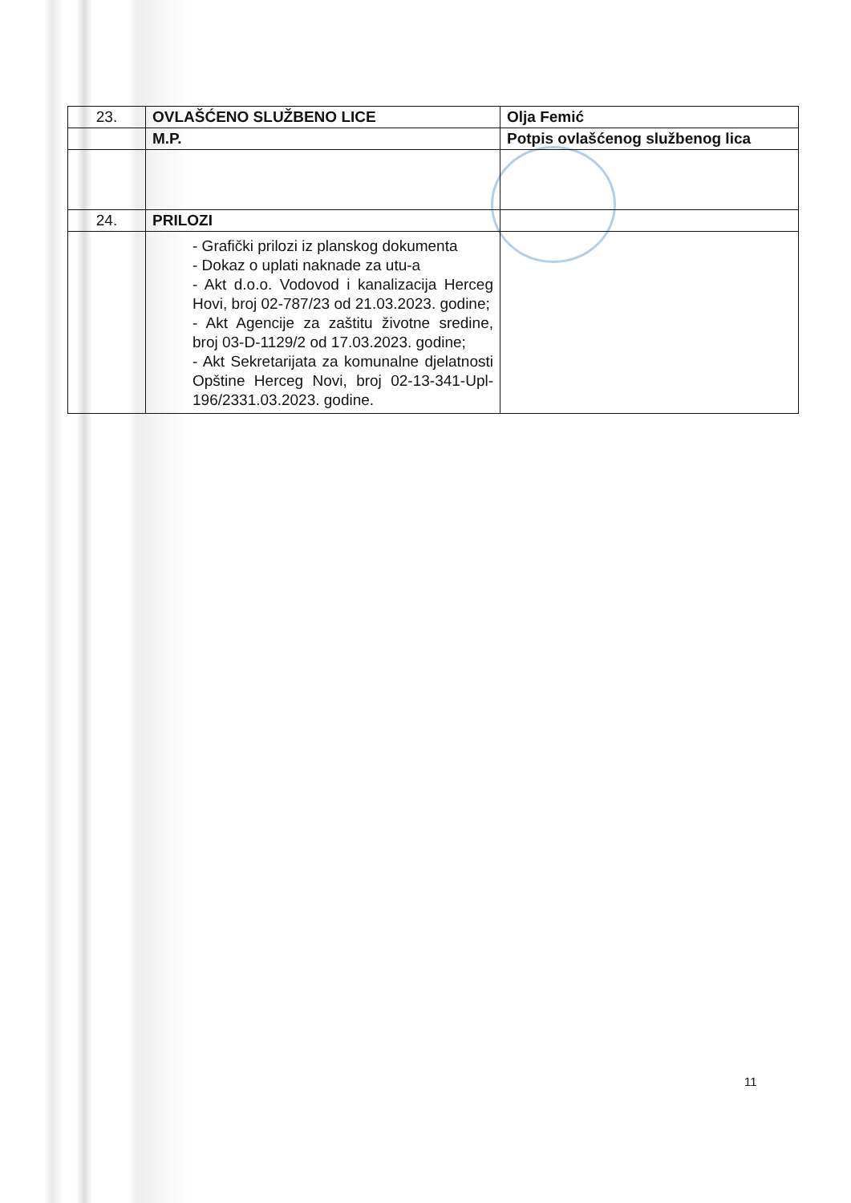| 23. | OVLAŠĆENO SLUŽBENO LICE | Olja Femić |
| | M.P. | Potpis ovlašćenog službenog lica |
| 24. | PRILOZI | |
| | - Grafički prilozi iz planskog dokumenta - Dokaz o uplati naknade za utu-a - Akt d.o.o. Vodovod i kanalizacija Herceg Hovi, broj 02-787/23 od 21.03.2023. godine; - Akt Agencije za zaštitu životne sredine, broj 03-D-1129/2 od 17.03.2023. godine; - Akt Sekretarijata za komunalne djelatnosti Opštine Herceg Novi, broj 02-13-341-Upl-196/2331.03.2023. godine. | |
11